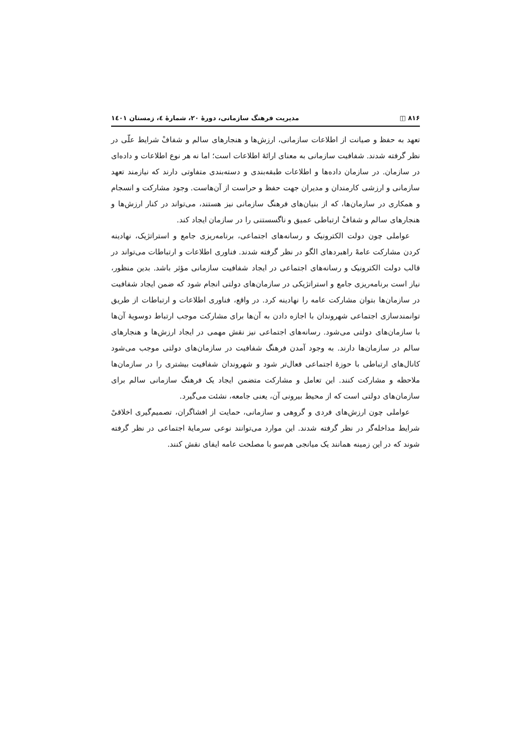۸۱۶ ◫ مدیریت فرهنگ سازمانی، دورهٔ ۲۰، شمارهٔ ٤، زمستان ۱٤۰۱
تعهد به حفظ و صیانت از اطلاعات سازمانی، ارزش‌ها و هنجارهای سالم و شفافْ شرایط علّی در نظر گرفته شدند. شفافیت سازمانی به معنای ارائهٔ اطلاعات است؛ اما نه هر نوع اطلاعات و داده‌ای در سازمان. در سازمان داده‌ها و اطلاعات طبقه‌بندی و دسته‌بندی متفاوتی دارند که نیازمند تعهد سازمانی و ارزشی کارمندان و مدیران جهت حفظ و حراست از آن‌هاست. وجود مشارکت و انسجام و همکاری در سازمان‌ها، که از بنیان‌های فرهنگ سازمانی نیز هستند، می‌تواند در کنار ارزش‌ها و هنجارهای سالم و شفافْ ارتباطی عمیق و ناگسستنی را در سازمان ایجاد کند.
عواملی چون دولت الکترونیک و رسانه‌های اجتماعی، برنامه‌ریزی جامع و استراتژیک، نهادینه کردن مشارکت عامهْ راهبردهای الگو در نظر گرفته شدند. فناوری اطلاعات و ارتباطات می‌تواند در قالب دولت الکترونیک و رسانه‌های اجتماعی در ایجاد شفافیت سازمانی مؤثر باشد. بدین منظور، نیاز است برنامه‌ریزی جامع و استراتژیکی در سازمان‌های دولتی انجام شود که ضمن ایجاد شفافیت در سازمان‌ها بتوان مشارکت عامه را نهادینه کرد. در واقع، فناوری اطلاعات و ارتباطات از طریق توانمندسازی اجتماعی شهروندان با اجازه دادن به آن‌ها برای مشارکت موجب ارتباط دوسویهٔ آن‌ها با سازمان‌های دولتی می‌شود. رسانه‌های اجتماعی نیز نقش مهمی در ایجاد ارزش‌ها و هنجارهای سالم در سازمان‌ها دارند. به وجود آمدن فرهنگ شفافیت در سازمان‌های دولتی موجب می‌شود کانال‌های ارتباطی با حوزهٔ اجتماعی فعال‌تر شود و شهروندان شفافیت بیشتری را در سازمان‌ها ملاحظه و مشارکت کنند. این تعامل و مشارکت متضمن ایجاد یک فرهنگ سازمانی سالم برای سازمان‌های دولتی است که از محیط بیرونی آن، یعنی جامعه، نشئت می‌گیرد.
عواملی چون ارزش‌های فردی و گروهی و سازمانی، حمایت از افشاگران، تصمیم‌گیری اخلاقیْ شرایط مداخله‌گر در نظر گرفته شدند. این موارد می‌توانند نوعی سرمایهٔ اجتماعی در نظر گرفته شوند که در این زمینه همانند یک میانجی هم‌سو با مصلحت عامه ایفای نقش کنند.